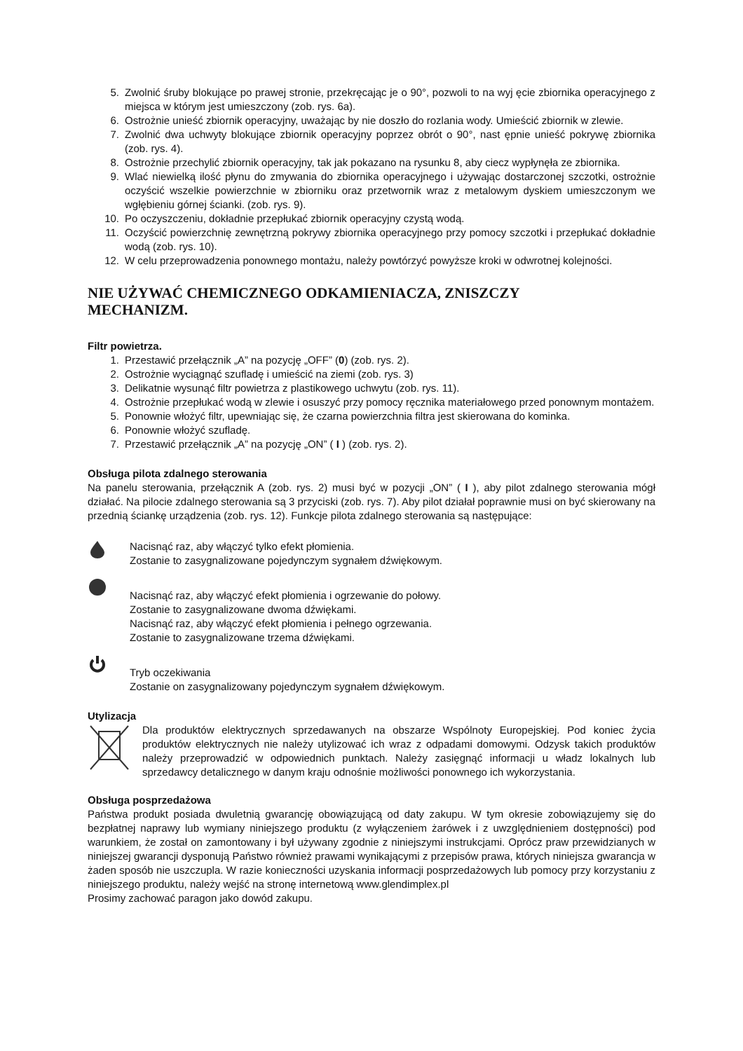5. Zwolnić śruby blokujące po prawej stronie, przekręcając je o 90°, pozwoli to na wyj ęcie zbiornika operacyjnego z miejsca w którym jest umieszczony (zob. rys. 6a).
6. Ostrożnie unieść zbiornik operacyjny, uważając by nie doszło do rozlania wody. Umieścić zbiornik w zlewie.
7. Zwolnić dwa uchwyty blokujące zbiornik operacyjny poprzez obrót o 90°, nast ępnie unieść pokrywę zbiornika (zob. rys. 4).
8. Ostrożnie przechylić zbiornik operacyjny, tak jak pokazano na rysunku 8, aby ciecz wypłynęła ze zbiornika.
9. Wlać niewielką ilość płynu do zmywania do zbiornika operacyjnego i używając dostarczonej szczotki, ostrożnie oczyścić wszelkie powierzchnie w zbiorniku oraz przetwornik wraz z metalowym dyskiem umieszczonym we wgłębieniu górnej ścianki. (zob. rys. 9).
10. Po oczyszczeniu, dokładnie przepłukać zbiornik operacyjny czystą wodą.
11. Oczyścić powierzchnię zewnętrzną pokrywy zbiornika operacyjnego przy pomocy szczotki i przepłukać dokładnie wodą (zob. rys. 10).
12. W celu przeprowadzenia ponownego montażu, należy powtórzyć powyższe kroki w odwrotnej kolejności.
NIE UŻYWAĆ CHEMICZNEGO ODKAMIENIACZA, ZNISZCZY
MECHANIZM.
Filtr powietrza.
1. Przestawić przełącznik „A” na pozycję „OFF” (0) (zob. rys. 2).
2. Ostrożnie wyciągnąć szufladę i umieścić na ziemi (zob. rys. 3)
3. Delikatnie wysunąć filtr powietrza z plastikowego uchwytu (zob. rys. 11).
4. Ostrożnie przepłukać wodą w zlewie i osuszyć przy pomocy ręcznika materiałowego przed ponownym montażem.
5. Ponownie włożyć filtr, upewniając się, że czarna powierzchnia filtra jest skierowana do kominka.
6. Ponownie włożyć szufladę.
7. Przestawić przełącznik „A” na pozycję „ON” ( I ) (zob. rys. 2).
Obsługa pilota zdalnego sterowania
Na panelu sterowania, przełącznik A (zob. rys. 2) musi być w pozycji „ON” ( I ), aby pilot zdalnego sterowania mógł działać. Na pilocie zdalnego sterowania są 3 przyciski (zob. rys. 7). Aby pilot działał poprawnie musi on być skierowany na przednią ściankę urządzenia (zob. rys. 12). Funkcje pilota zdalnego sterowania są następujące:
Nacisnąć raz, aby włączyć tylko efekt płomienia.
Zostanie to zasygnalizowane pojedynczym sygnałem dźwiękowym.
Nacisnąć raz, aby włączyć efekt płomienia i ogrzewanie do połowy.
Zostanie to zasygnalizowane dwoma dźwiękami.
Nacisnąć raz, aby włączyć efekt płomienia i pełnego ogrzewania.
Zostanie to zasygnalizowane trzema dźwiękami.
Tryb oczekiwania
Zostanie on zasygnalizowany pojedynczym sygnałem dźwiękowym.
Utylizacja
Dla produktów elektrycznych sprzedawanych na obszarze Wspólnoty Europejskiej. Pod koniec życia produktów elektrycznych nie należy utylizować ich wraz z odpadami domowymi. Odzysk takich produktów należy przeprowadzić w odpowiednich punktach. Należy zasięgnąć informacji u władz lokalnych lub sprzedawcy detalicznego w danym kraju odnośnie możliwości ponownego ich wykorzystania.
Obsługa posprzedażowa
Państwa produkt posiada dwuletnią gwarancję obowiązującą od daty zakupu. W tym okresie zobowiązujemy się do bezpłatnej naprawy lub wymiany niniejszego produktu (z wyłączeniem żarówek i z uwzględnieniem dostępności) pod warunkiem, że został on zamontowany i był używany zgodnie z niniejszymi instrukcjami. Oprócz praw przewidzianych w niniejszej gwarancji dysponują Państwo również prawami wynikającymi z przepisów prawa, których niniejsza gwarancja w żaden sposób nie uszczupla. W razie konieczności uzyskania informacji posprzedażowych lub pomocy przy korzystaniu z niniejszego produktu, należy wejść na stronę internetową www.glendimplex.pl
Prosimy zachować paragon jako dowód zakupu.